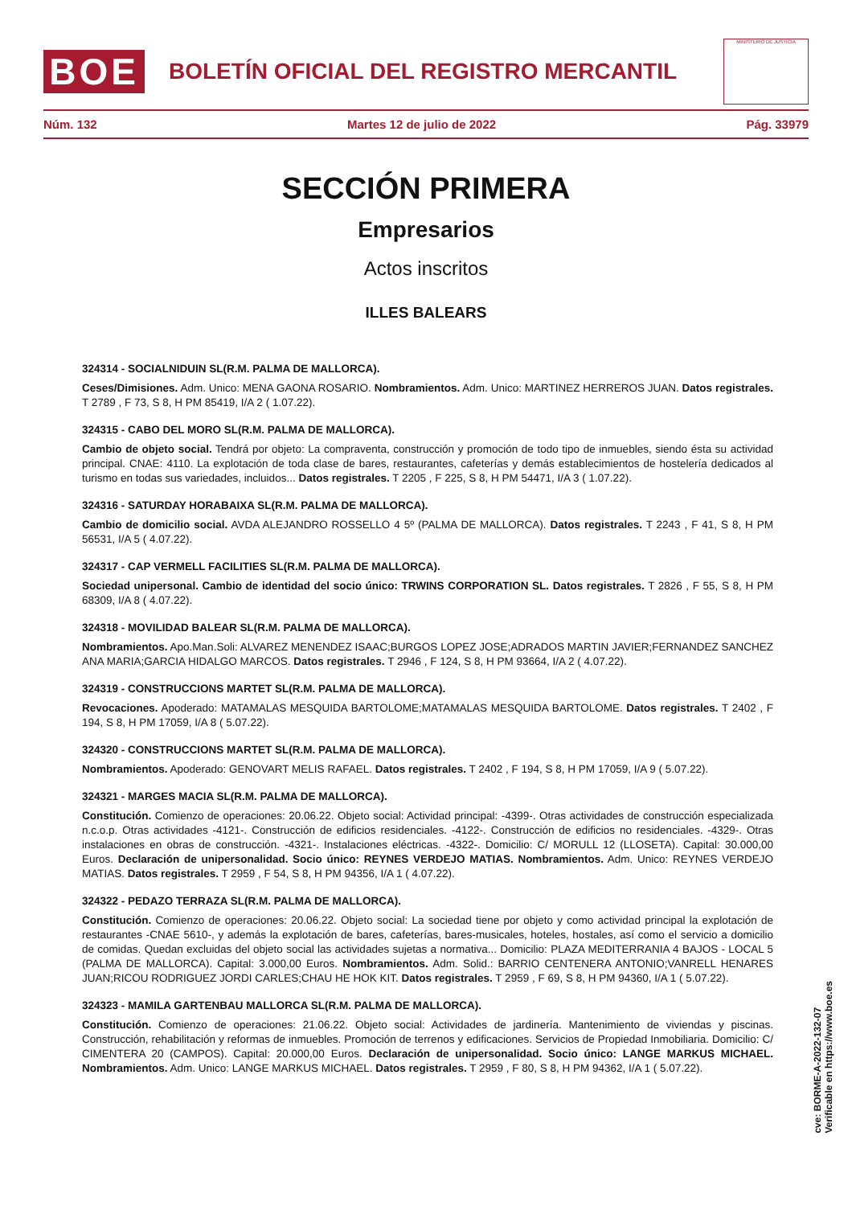BOE
BOLETÍN OFICIAL DEL REGISTRO MERCANTIL
MINISTERIO DE JUSTICIA
Núm. 132 Martes 12 de julio de 2022 Pág. 33979
SECCIÓN PRIMERA
Empresarios
Actos inscritos
ILLES BALEARS
324314 - SOCIALNIDUIN SL(R.M. PALMA DE MALLORCA).
Ceses/Dimisiones. Adm. Unico: MENA GAONA ROSARIO. Nombramientos. Adm. Unico: MARTINEZ HERREROS JUAN. Datos registrales. T 2789 , F 73, S 8, H PM 85419, I/A 2 ( 1.07.22).
324315 - CABO DEL MORO SL(R.M. PALMA DE MALLORCA).
Cambio de objeto social. Tendrá por objeto: La compraventa, construcción y promoción de todo tipo de inmuebles, siendo ésta su actividad principal. CNAE: 4110. La explotación de toda clase de bares, restaurantes, cafeterías y demás establecimientos de hostelería dedicados al turismo en todas sus variedades, incluidos... Datos registrales. T 2205 , F 225, S 8, H PM 54471, I/A 3 ( 1.07.22).
324316 - SATURDAY HORABAIXA SL(R.M. PALMA DE MALLORCA).
Cambio de domicilio social. AVDA ALEJANDRO ROSSELLO 4 5º (PALMA DE MALLORCA). Datos registrales. T 2243 , F 41, S 8, H PM 56531, I/A 5 ( 4.07.22).
324317 - CAP VERMELL FACILITIES SL(R.M. PALMA DE MALLORCA).
Sociedad unipersonal. Cambio de identidad del socio único: TRWINS CORPORATION SL. Datos registrales. T 2826 , F 55, S 8, H PM 68309, I/A 8 ( 4.07.22).
324318 - MOVILIDAD BALEAR SL(R.M. PALMA DE MALLORCA).
Nombramientos. Apo.Man.Soli: ALVAREZ MENENDEZ ISAAC;BURGOS LOPEZ JOSE;ADRADOS MARTIN JAVIER;FERNANDEZ SANCHEZ ANA MARIA;GARCIA HIDALGO MARCOS. Datos registrales. T 2946 , F 124, S 8, H PM 93664, I/A 2 ( 4.07.22).
324319 - CONSTRUCCIONS MARTET SL(R.M. PALMA DE MALLORCA).
Revocaciones. Apoderado: MATAMALAS MESQUIDA BARTOLOME;MATAMALAS MESQUIDA BARTOLOME. Datos registrales. T 2402 , F 194, S 8, H PM 17059, I/A 8 ( 5.07.22).
324320 - CONSTRUCCIONS MARTET SL(R.M. PALMA DE MALLORCA).
Nombramientos. Apoderado: GENOVART MELIS RAFAEL. Datos registrales. T 2402 , F 194, S 8, H PM 17059, I/A 9 ( 5.07.22).
324321 - MARGES MACIA SL(R.M. PALMA DE MALLORCA).
Constitución. Comienzo de operaciones: 20.06.22. Objeto social: Actividad principal: -4399-. Otras actividades de construcción especializada n.c.o.p. Otras actividades -4121-. Construcción de edificios residenciales. -4122-. Construcción de edificios no residenciales. -4329-. Otras instalaciones en obras de construcción. -4321-. Instalaciones eléctricas. -4322-. Domicilio: C/ MORULL 12 (LLOSETA). Capital: 30.000,00 Euros. Declaración de unipersonalidad. Socio único: REYNES VERDEJO MATIAS. Nombramientos. Adm. Unico: REYNES VERDEJO MATIAS. Datos registrales. T 2959 , F 54, S 8, H PM 94356, I/A 1 ( 4.07.22).
324322 - PEDAZO TERRAZA SL(R.M. PALMA DE MALLORCA).
Constitución. Comienzo de operaciones: 20.06.22. Objeto social: La sociedad tiene por objeto y como actividad principal la explotación de restaurantes -CNAE 5610-, y además la explotación de bares, cafeterías, bares-musicales, hoteles, hostales, así como el servicio a domicilio de comidas. Quedan excluidas del objeto social las actividades sujetas a normativa... Domicilio: PLAZA MEDITERRANIA 4 BAJOS - LOCAL 5 (PALMA DE MALLORCA). Capital: 3.000,00 Euros. Nombramientos. Adm. Solid.: BARRIO CENTENERA ANTONIO;VANRELL HENARES JUAN;RICOU RODRIGUEZ JORDI CARLES;CHAU HE HOK KIT. Datos registrales. T 2959 , F 69, S 8, H PM 94360, I/A 1 ( 5.07.22).
324323 - MAMILA GARTENBAU MALLORCA SL(R.M. PALMA DE MALLORCA).
Constitución. Comienzo de operaciones: 21.06.22. Objeto social: Actividades de jardinería. Mantenimiento de viviendas y piscinas. Construcción, rehabilitación y reformas de inmuebles. Promoción de terrenos y edificaciones. Servicios de Propiedad Inmobiliaria. Domicilio: C/ CIMENTERA 20 (CAMPOS). Capital: 20.000,00 Euros. Declaración de unipersonalidad. Socio único: LANGE MARKUS MICHAEL. Nombramientos. Adm. Unico: LANGE MARKUS MICHAEL. Datos registrales. T 2959 , F 80, S 8, H PM 94362, I/A 1 ( 5.07.22).
cve: BORME-A-2022-132-07
Verificable en https://www.boe.es